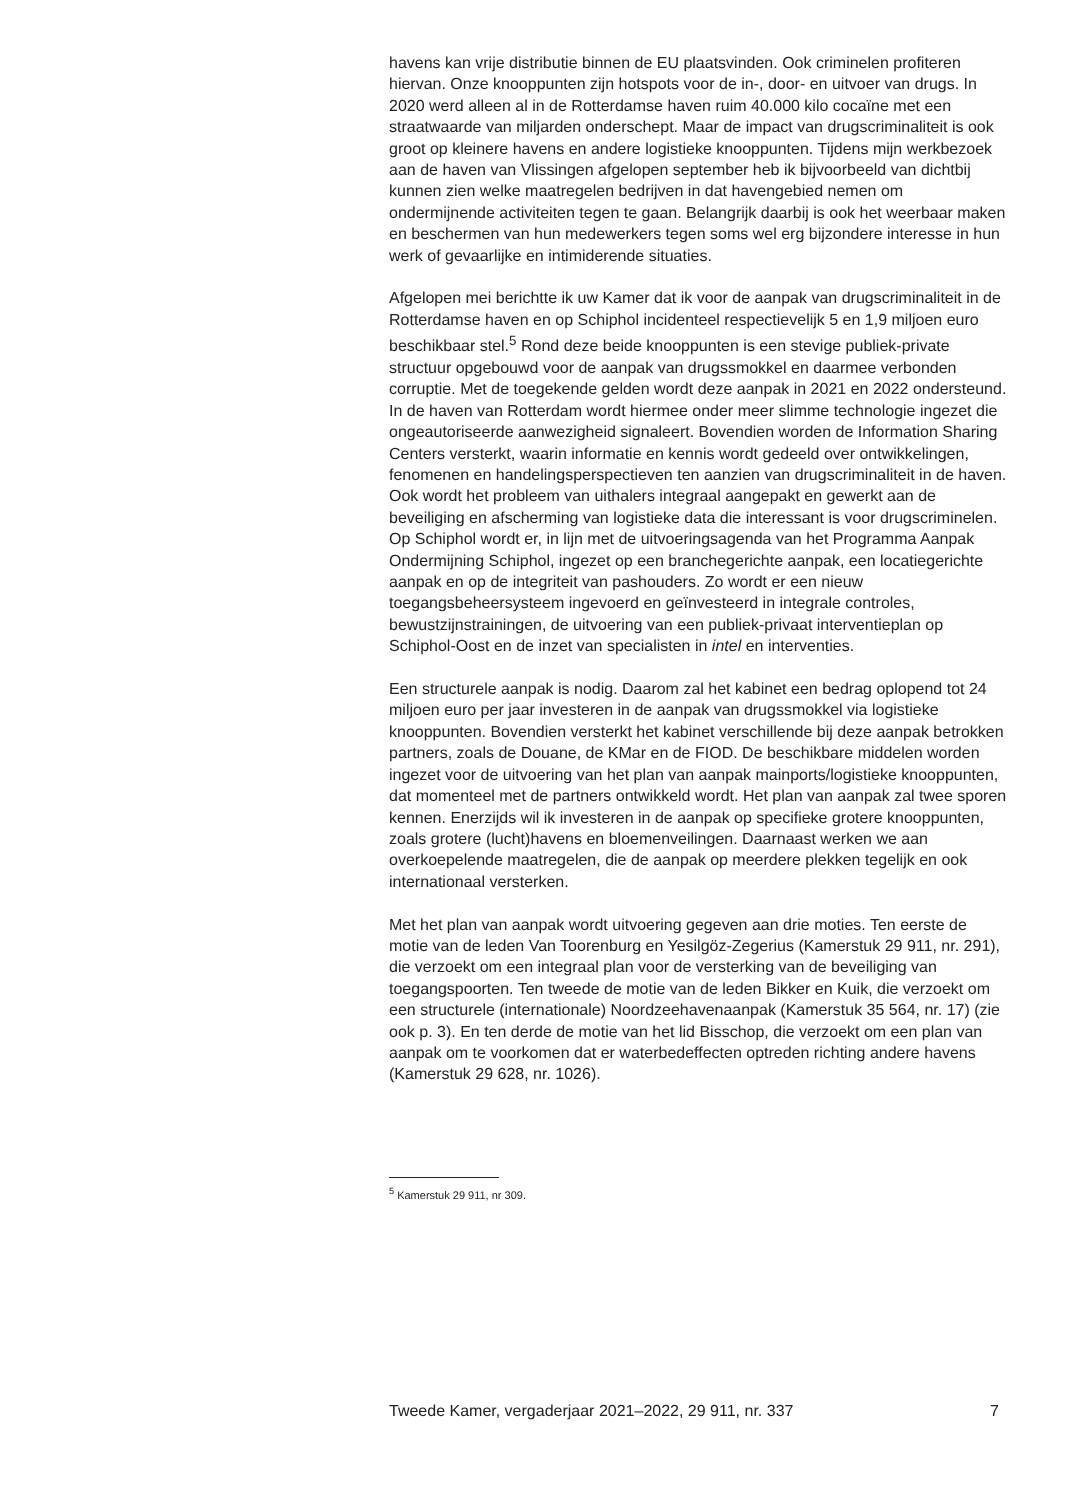havens kan vrije distributie binnen de EU plaatsvinden. Ook criminelen profiteren hiervan. Onze knooppunten zijn hotspots voor de in-, door- en uitvoer van drugs. In 2020 werd alleen al in de Rotterdamse haven ruim 40.000 kilo cocaïne met een straatwaarde van miljarden onderschept. Maar de impact van drugscriminaliteit is ook groot op kleinere havens en andere logistieke knooppunten. Tijdens mijn werkbezoek aan de haven van Vlissingen afgelopen september heb ik bijvoorbeeld van dichtbij kunnen zien welke maatregelen bedrijven in dat havengebied nemen om ondermijnende activiteiten tegen te gaan. Belangrijk daarbij is ook het weerbaar maken en beschermen van hun medewerkers tegen soms wel erg bijzondere interesse in hun werk of gevaarlijke en intimiderende situaties.
Afgelopen mei berichtte ik uw Kamer dat ik voor de aanpak van drugscriminaliteit in de Rotterdamse haven en op Schiphol incidenteel respectievelijk 5 en 1,9 miljoen euro beschikbaar stel.<sup>5</sup> Rond deze beide knooppunten is een stevige publiek-private structuur opgebouwd voor de aanpak van drugssmokkel en daarmee verbonden corruptie. Met de toegekende gelden wordt deze aanpak in 2021 en 2022 ondersteund. In de haven van Rotterdam wordt hiermee onder meer slimme technologie ingezet die ongeautoriseerde aanwezigheid signaleert. Bovendien worden de Information Sharing Centers versterkt, waarin informatie en kennis wordt gedeeld over ontwikkelingen, fenomenen en handelingsperspectieven ten aanzien van drugscriminaliteit in de haven. Ook wordt het probleem van uithalers integraal aangepakt en gewerkt aan de beveiliging en afscherming van logistieke data die interessant is voor drugscriminelen. Op Schiphol wordt er, in lijn met de uitvoeringsagenda van het Programma Aanpak Ondermijning Schiphol, ingezet op een branchegerichte aanpak, een locatiegerichte aanpak en op de integriteit van pashouders. Zo wordt er een nieuw toegangsbeheersysteem ingevoerd en geïnvesteerd in integrale controles, bewustzijnstrainingen, de uitvoering van een publiek-privaat interventieplan op Schiphol-Oost en de inzet van specialisten in intel en interventies.
Een structurele aanpak is nodig. Daarom zal het kabinet een bedrag oplopend tot 24 miljoen euro per jaar investeren in de aanpak van drugssmokkel via logistieke knooppunten. Bovendien versterkt het kabinet verschillende bij deze aanpak betrokken partners, zoals de Douane, de KMar en de FIOD. De beschikbare middelen worden ingezet voor de uitvoering van het plan van aanpak mainports/logistieke knooppunten, dat momenteel met de partners ontwikkeld wordt. Het plan van aanpak zal twee sporen kennen. Enerzijds wil ik investeren in de aanpak op specifieke grotere knooppunten, zoals grotere (lucht)havens en bloemenveilingen. Daarnaast werken we aan overkoepelende maatregelen, die de aanpak op meerdere plekken tegelijk en ook internationaal versterken.
Met het plan van aanpak wordt uitvoering gegeven aan drie moties. Ten eerste de motie van de leden Van Toorenburg en Yesilgöz-Zegerius (Kamerstuk 29 911, nr. 291), die verzoekt om een integraal plan voor de versterking van de beveiliging van toegangspoorten. Ten tweede de motie van de leden Bikker en Kuik, die verzoekt om een structurele (internationale) Noordzeehavenaanpak (Kamerstuk 35 564, nr. 17) (zie ook p. 3). En ten derde de motie van het lid Bisschop, die verzoekt om een plan van aanpak om te voorkomen dat er waterbedeffecten optreden richting andere havens (Kamerstuk 29 628, nr. 1026).
<sup>5</sup> Kamerstuk 29 911, nr 309.
Tweede Kamer, vergaderjaar 2021–2022, 29 911, nr. 337 7